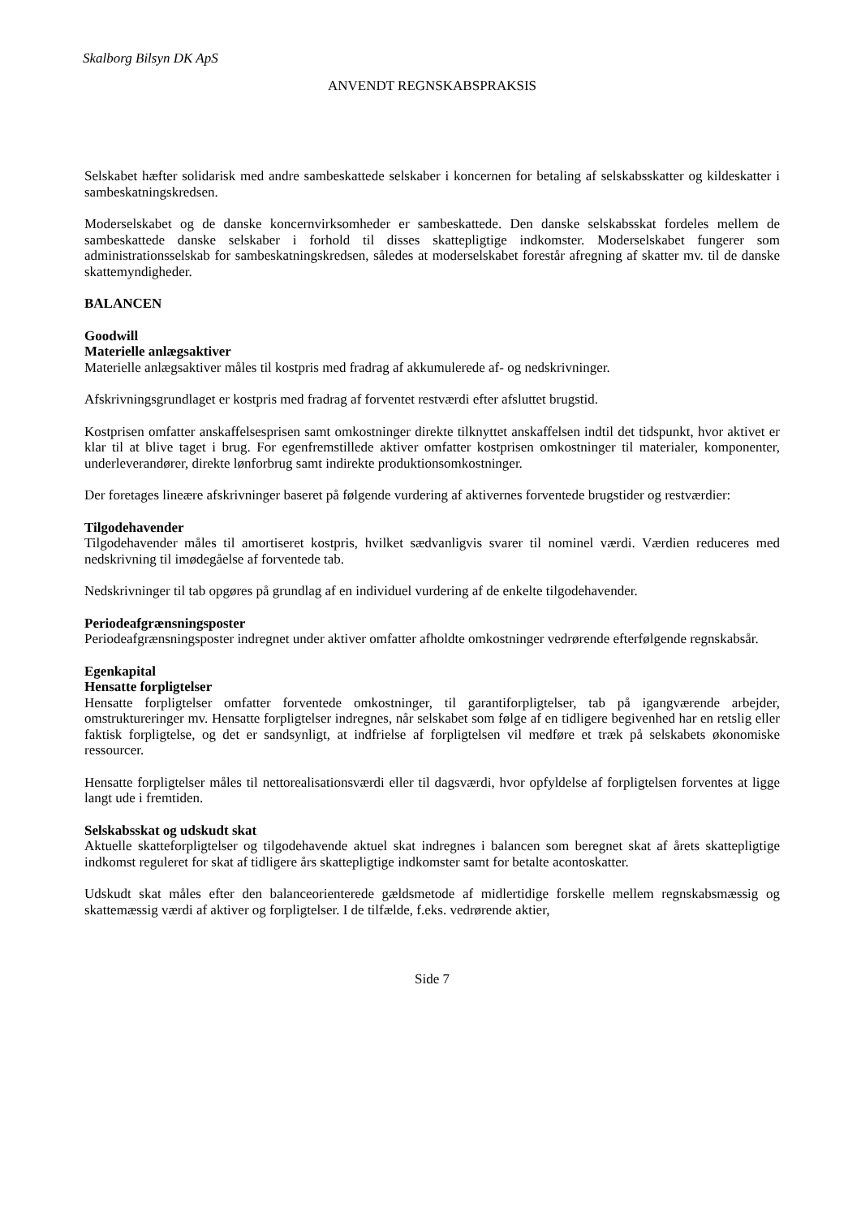Skalborg Bilsyn DK ApS
ANVENDT REGNSKABSPRAKSIS
Selskabet hæfter solidarisk med andre sambeskattede selskaber i koncernen for betaling af selskabsskatter og kildeskatter i sambeskatningskredsen.
Moderselskabet og de danske koncernvirksomheder er sambeskattede. Den danske selskabsskat fordeles mellem de sambeskattede danske selskaber i forhold til disses skattepligtige indkomster. Moderselskabet fungerer som administrationsselskab for sambeskatningskredsen, således at moderselskabet forestår afregning af skatter mv. til de danske skattemyndigheder.
BALANCEN
Goodwill
Materielle anlægsaktiver
Materielle anlægsaktiver måles til kostpris med fradrag af akkumulerede af- og nedskrivninger.
Afskrivningsgrundlaget er kostpris med fradrag af forventet restværdi efter afsluttet brugstid.
Kostprisen omfatter anskaffelsesprisen samt omkostninger direkte tilknyttet anskaffelsen indtil det tidspunkt, hvor aktivet er klar til at blive taget i brug. For egenfremstillede aktiver omfatter kostprisen omkostninger til materialer, komponenter, underleverandører, direkte lønforbrug samt indirekte produktionsomkostninger.
Der foretages lineære afskrivninger baseret på følgende vurdering af aktivernes forventede brugstider og restværdier:
Tilgodehavender
Tilgodehavender måles til amortiseret kostpris, hvilket sædvanligvis svarer til nominel værdi. Værdien reduceres med nedskrivning til imødegåelse af forventede tab.
Nedskrivninger til tab opgøres på grundlag af en individuel vurdering af de enkelte tilgodehavender.
Periodeafgrænsningsposter
Periodeafgrænsningsposter indregnet under aktiver omfatter afholdte omkostninger vedrørende efterfølgende regnskabsår.
Egenkapital
Hensatte forpligtelser
Hensatte forpligtelser omfatter forventede omkostninger, til garantiforpligtelser, tab på igangværende arbejder, omstruktureringer mv. Hensatte forpligtelser indregnes, når selskabet som følge af en tidligere begivenhed har en retslig eller faktisk forpligtelse, og det er sandsynligt, at indfrielse af forpligtelsen vil medføre et træk på selskabets økonomiske ressourcer.
Hensatte forpligtelser måles til nettorealisationsværdi eller til dagsværdi, hvor opfyldelse af forpligtelsen forventes at ligge langt ude i fremtiden.
Selskabsskat og udskudt skat
Aktuelle skatteforpligtelser og tilgodehavende aktuel skat indregnes i balancen som beregnet skat af årets skattepligtige indkomst reguleret for skat af tidligere års skattepligtige indkomster samt for betalte acontoskatter.
Udskudt skat måles efter den balanceorienterede gældsmetode af midlertidige forskelle mellem regnskabsmæssig og skattemæssig værdi af aktiver og forpligtelser. I de tilfælde, f.eks. vedrørende aktier,
Side 7